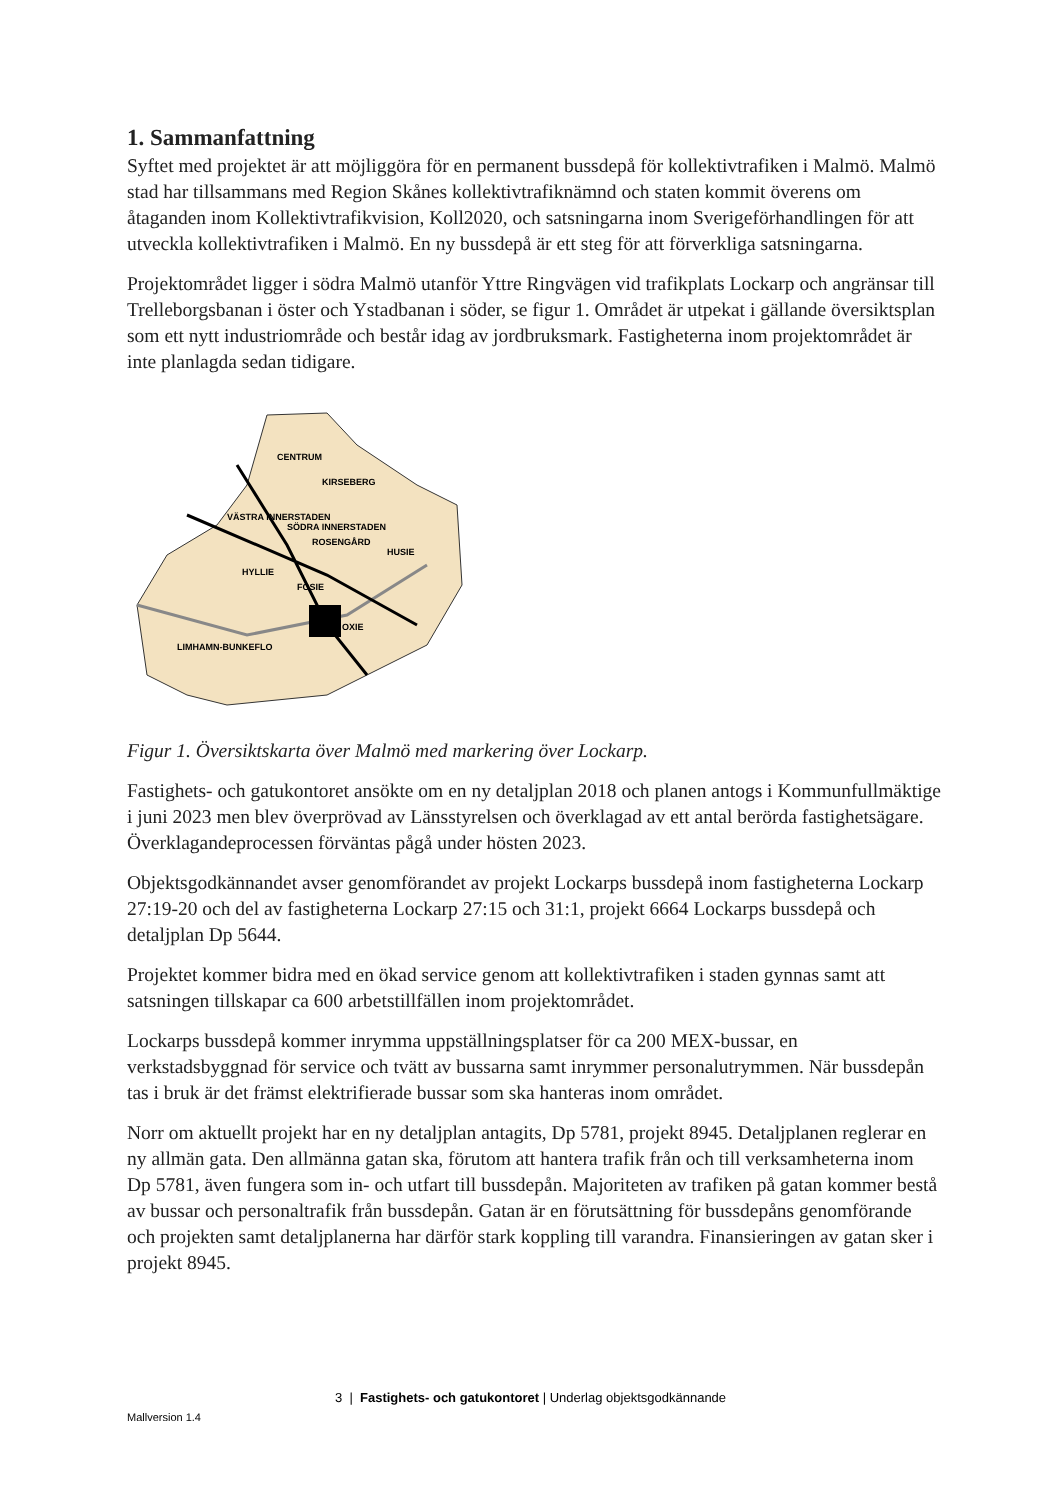1. Sammanfattning
Syftet med projektet är att möjliggöra för en permanent bussdepå för kollektivtrafiken i Malmö. Malmö stad har tillsammans med Region Skånes kollektivtrafiknämnd och staten kommit överens om åtaganden inom Kollektivtrafikvision, Koll2020, och satsningarna inom Sverigeförhandlingen för att utveckla kollektivtrafiken i Malmö. En ny bussdepå är ett steg för att förverkliga satsningarna.
Projektområdet ligger i södra Malmö utanför Yttre Ringvägen vid trafikplats Lockarp och angränsar till Trelleborgsbanan i öster och Ystadbanan i söder, se figur 1. Området är utpekat i gällande översiktsplan som ett nytt industriområde och består idag av jordbruksmark. Fastigheterna inom projektområdet är inte planlagda sedan tidigare.
CENTRUM
KIRSEBERG
VÄSTRA INNERSTADEN
SÖDRA INNERSTADEN
ROSENGÅRD
HUSIE
HYLLIE
FOSIE
OXIE
LIMHAMN-BUNKEFLO
Figur 1. Översiktskarta över Malmö med markering över Lockarp.
Fastighets- och gatukontoret ansökte om en ny detaljplan 2018 och planen antogs i Kommunfullmäktige i juni 2023 men blev överprövad av Länsstyrelsen och överklagad av ett antal berörda fastighetsägare. Överklagandeprocessen förväntas pågå under hösten 2023.
Objektsgodkännandet avser genomförandet av projekt Lockarps bussdepå inom fastigheterna Lockarp 27:19-20 och del av fastigheterna Lockarp 27:15 och 31:1, projekt 6664 Lockarps bussdepå och detaljplan Dp 5644.
Projektet kommer bidra med en ökad service genom att kollektivtrafiken i staden gynnas samt att satsningen tillskapar ca 600 arbetstillfällen inom projektområdet.
Lockarps bussdepå kommer inrymma uppställningsplatser för ca 200 MEX-bussar, en verkstadsbyggnad för service och tvätt av bussarna samt inrymmer personalutrymmen. När bussdepån tas i bruk är det främst elektrifierade bussar som ska hanteras inom området.
Norr om aktuellt projekt har en ny detaljplan antagits, Dp 5781, projekt 8945. Detaljplanen reglerar en ny allmän gata. Den allmänna gatan ska, förutom att hantera trafik från och till verksamheterna inom Dp 5781, även fungera som in- och utfart till bussdepån. Majoriteten av trafiken på gatan kommer bestå av bussar och personaltrafik från bussdepån. Gatan är en förutsättning för bussdepåns genomförande och projekten samt detaljplanerna har därför stark koppling till varandra. Finansieringen av gatan sker i projekt 8945.
3 | Fastighets- och gatukontoret | Underlag objektsgodkännande
Mallversion 1.4